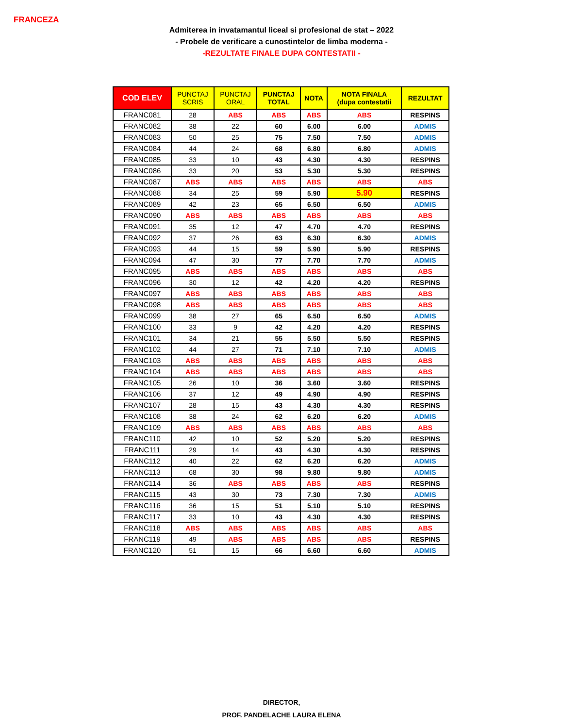FRANCEZA
Admiterea in invatamantul liceal si profesional de stat – 2022
- Probele de verificare a cunostintelor de limba moderna -
-REZULTATE FINALE DUPA CONTESTATII -
| COD ELEV | PUNCTAJ SCRIS | PUNCTAJ ORAL | PUNCTAJ TOTAL | NOTA | NOTA FINALA (dupa contestatii | REZULTAT |
| --- | --- | --- | --- | --- | --- | --- |
| FRANC081 | 28 | ABS | ABS | ABS | ABS | RESPINS |
| FRANC082 | 38 | 22 | 60 | 6.00 | 6.00 | ADMIS |
| FRANC083 | 50 | 25 | 75 | 7.50 | 7.50 | ADMIS |
| FRANC084 | 44 | 24 | 68 | 6.80 | 6.80 | ADMIS |
| FRANC085 | 33 | 10 | 43 | 4.30 | 4.30 | RESPINS |
| FRANC086 | 33 | 20 | 53 | 5.30 | 5.30 | RESPINS |
| FRANC087 | ABS | ABS | ABS | ABS | ABS | ABS |
| FRANC088 | 34 | 25 | 59 | 5.90 | 5.90 | RESPINS |
| FRANC089 | 42 | 23 | 65 | 6.50 | 6.50 | ADMIS |
| FRANC090 | ABS | ABS | ABS | ABS | ABS | ABS |
| FRANC091 | 35 | 12 | 47 | 4.70 | 4.70 | RESPINS |
| FRANC092 | 37 | 26 | 63 | 6.30 | 6.30 | ADMIS |
| FRANC093 | 44 | 15 | 59 | 5.90 | 5.90 | RESPINS |
| FRANC094 | 47 | 30 | 77 | 7.70 | 7.70 | ADMIS |
| FRANC095 | ABS | ABS | ABS | ABS | ABS | ABS |
| FRANC096 | 30 | 12 | 42 | 4.20 | 4.20 | RESPINS |
| FRANC097 | ABS | ABS | ABS | ABS | ABS | ABS |
| FRANC098 | ABS | ABS | ABS | ABS | ABS | ABS |
| FRANC099 | 38 | 27 | 65 | 6.50 | 6.50 | ADMIS |
| FRANC100 | 33 | 9 | 42 | 4.20 | 4.20 | RESPINS |
| FRANC101 | 34 | 21 | 55 | 5.50 | 5.50 | RESPINS |
| FRANC102 | 44 | 27 | 71 | 7.10 | 7.10 | ADMIS |
| FRANC103 | ABS | ABS | ABS | ABS | ABS | ABS |
| FRANC104 | ABS | ABS | ABS | ABS | ABS | ABS |
| FRANC105 | 26 | 10 | 36 | 3.60 | 3.60 | RESPINS |
| FRANC106 | 37 | 12 | 49 | 4.90 | 4.90 | RESPINS |
| FRANC107 | 28 | 15 | 43 | 4.30 | 4.30 | RESPINS |
| FRANC108 | 38 | 24 | 62 | 6.20 | 6.20 | ADMIS |
| FRANC109 | ABS | ABS | ABS | ABS | ABS | ABS |
| FRANC110 | 42 | 10 | 52 | 5.20 | 5.20 | RESPINS |
| FRANC111 | 29 | 14 | 43 | 4.30 | 4.30 | RESPINS |
| FRANC112 | 40 | 22 | 62 | 6.20 | 6.20 | ADMIS |
| FRANC113 | 68 | 30 | 98 | 9.80 | 9.80 | ADMIS |
| FRANC114 | 36 | ABS | ABS | ABS | ABS | RESPINS |
| FRANC115 | 43 | 30 | 73 | 7.30 | 7.30 | ADMIS |
| FRANC116 | 36 | 15 | 51 | 5.10 | 5.10 | RESPINS |
| FRANC117 | 33 | 10 | 43 | 4.30 | 4.30 | RESPINS |
| FRANC118 | ABS | ABS | ABS | ABS | ABS | ABS |
| FRANC119 | 49 | ABS | ABS | ABS | ABS | RESPINS |
| FRANC120 | 51 | 15 | 66 | 6.60 | 6.60 | ADMIS |
DIRECTOR,
PROF. PANDELACHE LAURA ELENA